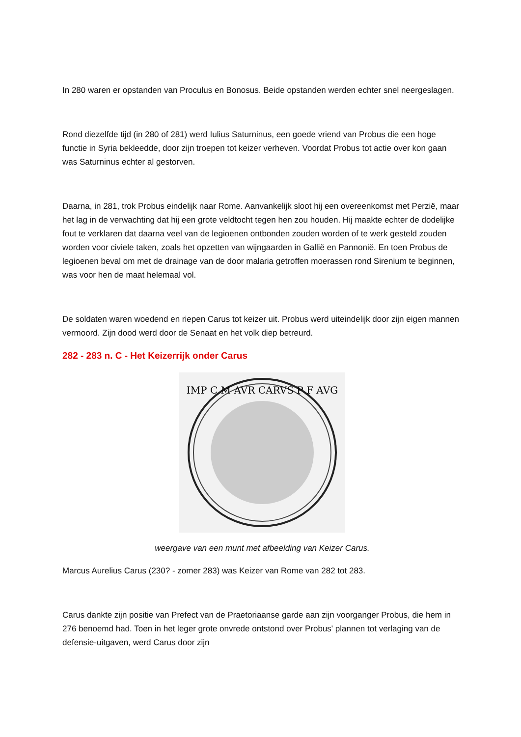In 280 waren er opstanden van Proculus en Bonosus. Beide opstanden werden echter snel neergeslagen.
Rond diezelfde tijd (in 280 of 281) werd Iulius Saturninus, een goede vriend van Probus die een hoge functie in Syria bekleedde, door zijn troepen tot keizer verheven. Voordat Probus tot actie over kon gaan was Saturninus echter al gestorven.
Daarna, in 281, trok Probus eindelijk naar Rome. Aanvankelijk sloot hij een overeenkomst met Perzië, maar het lag in de verwachting dat hij een grote veldtocht tegen hen zou houden. Hij maakte echter de dodelijke fout te verklaren dat daarna veel van de legioenen ontbonden zouden worden of te werk gesteld zouden worden voor civiele taken, zoals het opzetten van wijngaarden in Gallië en Pannonië. En toen Probus de legioenen beval om met de drainage van de door malaria getroffen moerassen rond Sirenium te beginnen, was voor hen de maat helemaal vol.
De soldaten waren woedend en riepen Carus tot keizer uit. Probus werd uiteindelijk door zijn eigen mannen vermoord. Zijn dood werd door de Senaat en het volk diep betreurd.
282 - 283 n. C - Het Keizerrijk onder Carus
IMP C M AVR CARVS P F AVG
weergave van een munt met afbeelding van Keizer Carus.
Marcus Aurelius Carus (230? - zomer 283) was Keizer van Rome van 282 tot 283.
Carus dankte zijn positie van Prefect van de Praetoriaanse garde aan zijn voorganger Probus, die hem in 276 benoemd had. Toen in het leger grote onvrede ontstond over Probus' plannen tot verlaging van de defensie-uitgaven, werd Carus door zijn